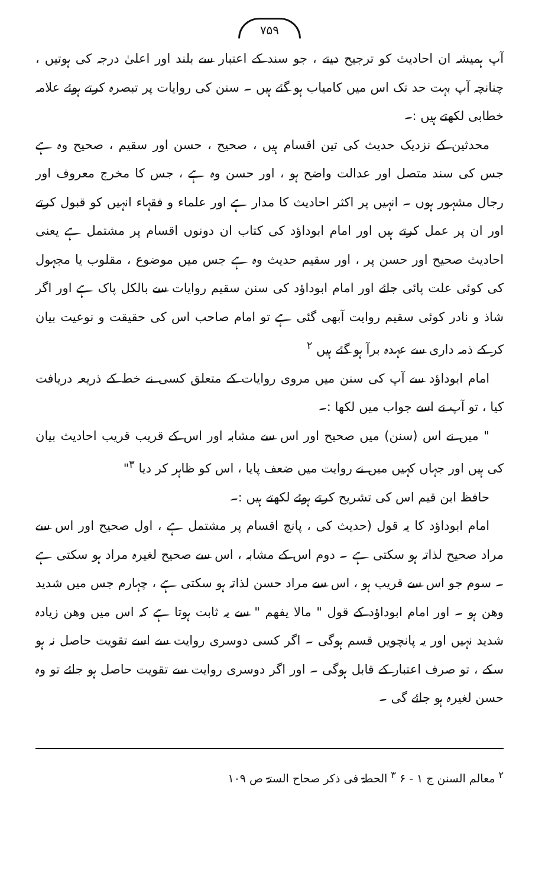۷۵۹
آپ ہمیشہ ان احادیث کو ترجیح دیتے ، جو سند کے اعتبار سے بلند اور اعلیٰ درجہ کی ہوتیں ، چنانچہ آپ بہت حد تک اس میں کامیاب ہو گئے ہیں ۔ سنن کی روایات پر تبصرہ کرتے ہوئے علامہ خطابی لکھتے ہیں :۔
محدثین کے نزدیک حدیث کی تین اقسام ہیں ، صحیح ، حسن اور سقیم ، صحیح وہ ہے جس کی سند متصل اور عدالت واضح ہو ، اور حسن وہ ہے ، جس کا مخرج معروف اور رجال مشہور ہوں ۔ انہیں پر اکثر احادیث کا مدار ہے اور علماء و فقہاء انہیں کو قبول کرتے اور ان پر عمل کرتے ہیں اور امام ابوداؤد کی کتاب ان دونوں اقسام پر مشتمل ہے یعنی احادیث صحیح اور حسن پر ، اور سقیم حدیث وہ ہے جس میں موضوع ، مقلوب یا مجہول کی کوئی علت پائی جائے اور امام ابوداؤد کی سنن سقیم روایات سے بالکل پاک ہے اور اگر شاذ و نادر کوئی سقیم روایت آبھی گئی ہے تو امام صاحب اس کی حقیقت و نوعیت بیان کر کے ذمہ داری سے عہدہ برآ ہو گئے ہیں <sup>۲</sup>
امام ابوداؤد سے آپ کی سنن میں مروی روایات کے متعلق کسی نے خط کے ذریعہ دریافت کیا ، تو آپ نے اسے جواب میں لکھا :۔
" میں نے اس (سنن) میں صحیح اور اس سے مشابہ اور اس کے قریب قریب احادیث بیان کی ہیں اور جہاں کہیں میں نے روایت میں ضعف پایا ، اس کو ظاہر کر دیا <sup>۳</sup>"
حافظ ابن قیم اس کی تشریح کرتے ہوئے لکھتے ہیں :۔
امام ابوداؤد کا یہ قول (حدیث کی ، پانچ اقسام پر مشتمل ہے ، اول صحیح اور اس سے مراد صحیح لذاتہ ہو سکتی ہے ۔ دوم اس کے مشابہ ، اس سے صحیح لغیرہ مراد ہو سکتی ہے ۔ سوم جو اس سے قریب ہو ، اس سے مراد حسن لذاتہ ہو سکتی ہے ، چہارم جس میں شدید وھن ہو ۔ اور امام ابوداؤد کے قول " مالا یفھم " سے یہ ثابت ہوتا ہے کہ اس میں وھن زیادہ شدید نہیں اور یہ پانچویں قسم ہوگی ۔ اگر کسی دوسری روایت سے اسے تقویت حاصل نہ ہو سکے ، تو صرف اعتبار کے قابل ہوگی ۔ اور اگر دوسری روایت سے تقویت حاصل ہو جائے تو وہ حسن لغیرہ ہو جائے گی ۔
<sup>۲</sup> معالم السنن ج ۱ - ۶ <sup>۳</sup> الحطۃ فی ذکر صحاح الستۃ ص ۱۰۹